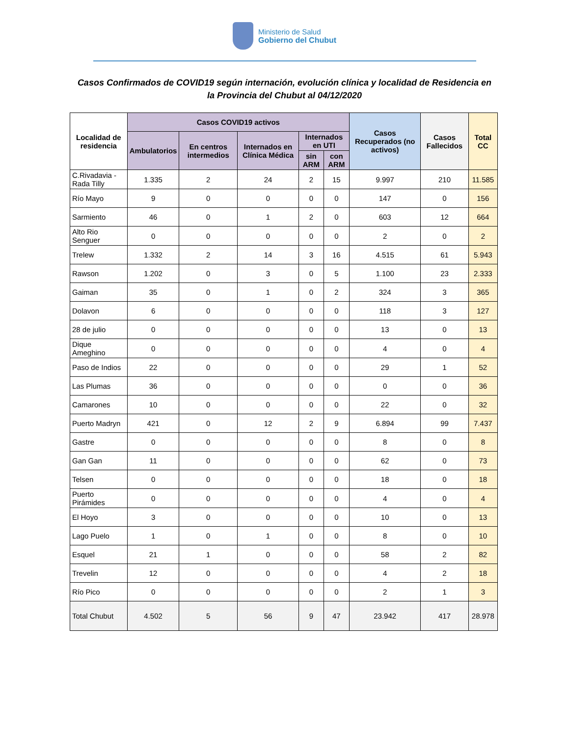Ministerio de Salud
Gobierno del Chubut
Casos Confirmados de COVID19 según internación, evolución clínica y localidad de Residencia en
la Provincia del Chubut al 04/12/2020
| Localidad de residencia | Casos COVID19 activos | | | | | Casos Recuperados (no activos) | Casos Fallecidos | Total CC |
| --- | --- | --- | --- | --- | --- | --- | --- | --- |
| | Ambulatorios | En centros intermedios | Internados en Clínica Médica | Internados en UTI | | | | |
| | | | | sin ARM | con ARM | | | |
| C.Rivadavia - Rada Tilly | 1.335 | 2 | 24 | 2 | 15 | 9.997 | 210 | 11.585 |
| Río Mayo | 9 | 0 | 0 | 0 | 0 | 147 | 0 | 156 |
| Sarmiento | 46 | 0 | 1 | 2 | 0 | 603 | 12 | 664 |
| Alto Rio Senguer | 0 | 0 | 0 | 0 | 0 | 2 | 0 | 2 |
| Trelew | 1.332 | 2 | 14 | 3 | 16 | 4.515 | 61 | 5.943 |
| Rawson | 1.202 | 0 | 3 | 0 | 5 | 1.100 | 23 | 2.333 |
| Gaiman | 35 | 0 | 1 | 0 | 2 | 324 | 3 | 365 |
| Dolavon | 6 | 0 | 0 | 0 | 0 | 118 | 3 | 127 |
| 28 de julio | 0 | 0 | 0 | 0 | 0 | 13 | 0 | 13 |
| Dique Ameghino | 0 | 0 | 0 | 0 | 0 | 4 | 0 | 4 |
| Paso de Indios | 22 | 0 | 0 | 0 | 0 | 29 | 1 | 52 |
| Las Plumas | 36 | 0 | 0 | 0 | 0 | 0 | 0 | 36 |
| Camarones | 10 | 0 | 0 | 0 | 0 | 22 | 0 | 32 |
| Puerto Madryn | 421 | 0 | 12 | 2 | 9 | 6.894 | 99 | 7.437 |
| Gastre | 0 | 0 | 0 | 0 | 0 | 8 | 0 | 8 |
| Gan Gan | 11 | 0 | 0 | 0 | 0 | 62 | 0 | 73 |
| Telsen | 0 | 0 | 0 | 0 | 0 | 18 | 0 | 18 |
| Puerto Pirámides | 0 | 0 | 0 | 0 | 0 | 4 | 0 | 4 |
| El Hoyo | 3 | 0 | 0 | 0 | 0 | 10 | 0 | 13 |
| Lago Puelo | 1 | 0 | 1 | 0 | 0 | 8 | 0 | 10 |
| Esquel | 21 | 1 | 0 | 0 | 0 | 58 | 2 | 82 |
| Trevelin | 12 | 0 | 0 | 0 | 0 | 4 | 2 | 18 |
| Río Pico | 0 | 0 | 0 | 0 | 0 | 2 | 1 | 3 |
| Total Chubut | 4.502 | 5 | 56 | 9 | 47 | 23.942 | 417 | 28.978 |